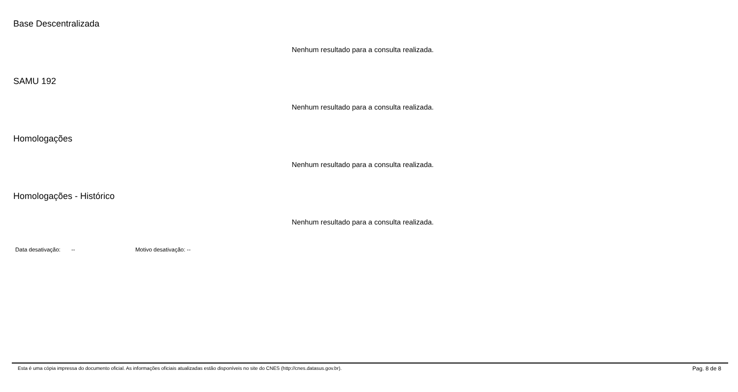Base Descentralizada
Nenhum resultado para a consulta realizada.
SAMU 192
Nenhum resultado para a consulta realizada.
Homologações
Nenhum resultado para a consulta realizada.
Homologações - Histórico
Nenhum resultado para a consulta realizada.
Data desativação: -- Motivo desativação: --
Esta é uma cópia impressa do documento oficial. As informações oficiais atualizadas estão disponíveis no site do CNES (http://cnes.datasus.gov.br). Pag. 8 de 8